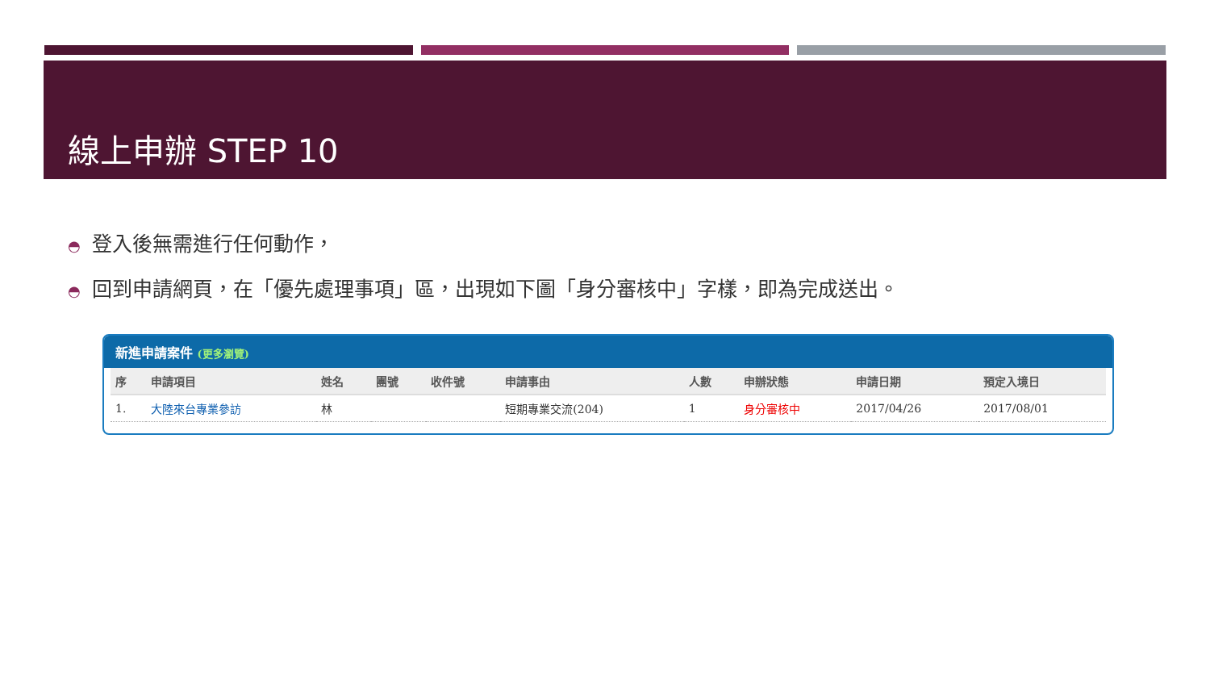線上申辦 STEP 10
◓ 登入後無需進行任何動作，
◓ 回到申請網頁，在「優先處理事項」區，出現如下圖「身分審核中」字樣，即為完成送出。
新進申請案件 (更多瀏覽)
| 序 | 申請項目 | 姓名 | 團號 | 收件號 | 申請事由 | 人數 | 申辦狀態 | 申請日期 | 預定入境日 |
| --- | --- | --- | --- | --- | --- | --- | --- | --- | --- |
| 1. | 大陸來台專業參訪 | 林 | | | 短期專業交流(204) | 1 | 身分審核中 | 2017/04/26 | 2017/08/01 |